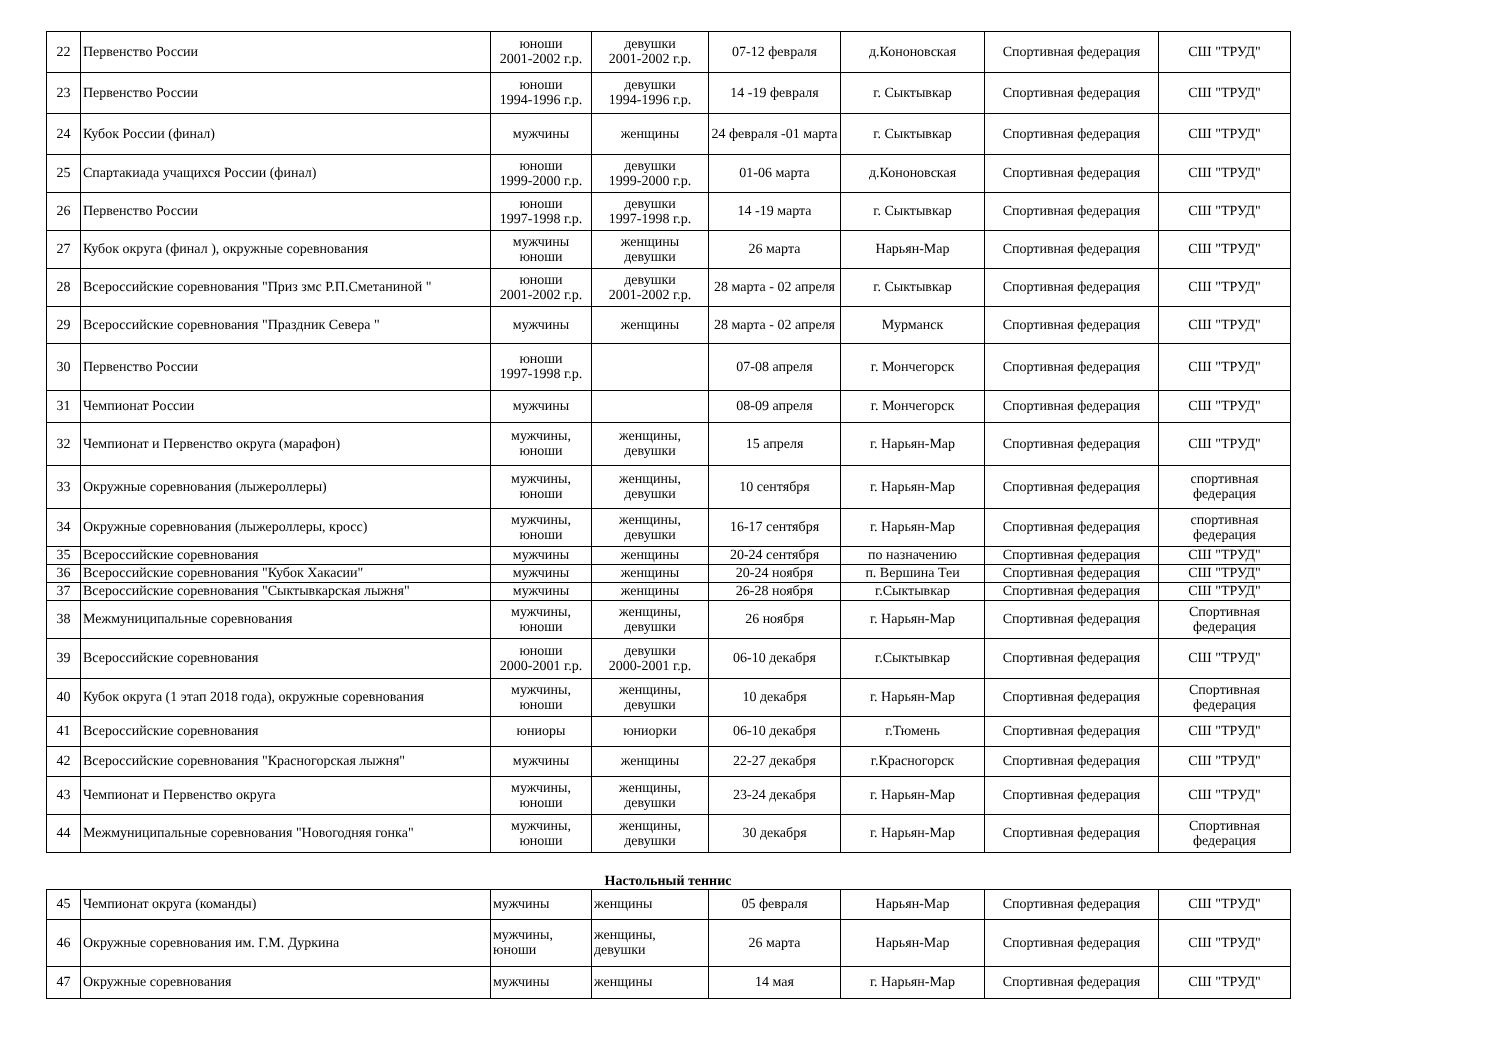| 22 | Первенство России | юноши 2001-2002 г.р. | девушки 2001-2002 г.р. | 07-12 февраля | д.Кононовская | Спортивная федерация | СШ "ТРУД" |
| 23 | Первенство России | юноши 1994-1996 г.р. | девушки 1994-1996 г.р. | 14 -19 февраля | г. Сыктывкар | Спортивная федерация | СШ "ТРУД" |
| 24 | Кубок России (финал) | мужчины | женщины | 24 февраля -01 марта | г. Сыктывкар | Спортивная федерация | СШ "ТРУД" |
| 25 | Спартакиада учащихся России (финал) | юноши 1999-2000 г.р. | девушки 1999-2000 г.р. | 01-06 марта | д.Кононовская | Спортивная федерация | СШ "ТРУД" |
| 26 | Первенство России | юноши 1997-1998 г.р. | девушки 1997-1998 г.р. | 14 -19 марта | г. Сыктывкар | Спортивная федерация | СШ "ТРУД" |
| 27 | Кубок округа (финал ), окружные соревнования | мужчины юноши | женщины девушки | 26 марта | Нарьян-Мар | Спортивная федерация | СШ "ТРУД" |
| 28 | Всероссийские соревнования "Приз змс Р.П.Сметаниной " | юноши 2001-2002 г.р. | девушки 2001-2002 г.р. | 28 марта - 02 апреля | г. Сыктывкар | Спортивная федерация | СШ "ТРУД" |
| 29 | Всероссийские соревнования "Праздник Севера " | мужчины | женщины | 28 марта - 02 апреля | Мурманск | Спортивная федерация | СШ "ТРУД" |
| 30 | Первенство России | юноши 1997-1998 г.р. | | 07-08 апреля | г. Мончегорск | Спортивная федерация | СШ "ТРУД" |
| 31 | Чемпионат России | мужчины | | 08-09 апреля | г. Мончегорск | Спортивная федерация | СШ "ТРУД" |
| 32 | Чемпионат и Первенство округа (марафон) | мужчины, юноши | женщины, девушки | 15 апреля | г. Нарьян-Мар | Спортивная федерация | СШ "ТРУД" |
| 33 | Окружные соревнования (лыжероллеры) | мужчины, юноши | женщины, девушки | 10 сентября | г. Нарьян-Мар | Спортивная федерация | спортивная федерация |
| 34 | Окружные соревнования (лыжероллеры, кросс) | мужчины, юноши | женщины, девушки | 16-17 сентября | г. Нарьян-Мар | Спортивная федерация | спортивная федерация |
| 35 | Всероссийские соревнования | мужчины | женщины | 20-24 сентября | по назначению | Спортивная федерация | СШ "ТРУД" |
| 36 | Всероссийские соревнования "Кубок Хакасии" | мужчины | женщины | 20-24 ноября | п. Вершина Теи | Спортивная федерация | СШ "ТРУД" |
| 37 | Всероссийские соревнования "Сыктывкарская лыжня" | мужчины | женщины | 26-28 ноября | г.Сыктывкар | Спортивная федерация | СШ "ТРУД" |
| 38 | Межмуниципальные соревнования | мужчины, юноши | женщины, девушки | 26 ноября | г. Нарьян-Мар | Спортивная федерация | Спортивная федерация |
| 39 | Всероссийские соревнования | юноши 2000-2001 г.р. | девушки 2000-2001 г.р. | 06-10 декабря | г.Сыктывкар | Спортивная федерация | СШ "ТРУД" |
| 40 | Кубок округа (1 этап 2018 года), окружные соревнования | мужчины, юноши | женщины, девушки | 10 декабря | г. Нарьян-Мар | Спортивная федерация | Спортивная федерация |
| 41 | Всероссийские соревнования | юниоры | юниорки | 06-10 декабря | г.Тюмень | Спортивная федерация | СШ "ТРУД" |
| 42 | Всероссийские соревнования "Красногорская лыжня" | мужчины | женщины | 22-27 декабря | г.Красногорск | Спортивная федерация | СШ "ТРУД" |
| 43 | Чемпионат и Первенство округа | мужчины, юноши | женщины, девушки | 23-24 декабря | г. Нарьян-Мар | Спортивная федерация | СШ "ТРУД" |
| 44 | Межмуниципальные соревнования "Новогодняя гонка" | мужчины, юноши | женщины, девушки | 30 декабря | г. Нарьян-Мар | Спортивная федерация | Спортивная федерация |
Настольный теннис
| 45 | Чемпионат округа (команды) | мужчины | женщины | 05 февраля | Нарьян-Мар | Спортивная федерация | СШ "ТРУД" |
| 46 | Окружные соревнования им. Г.М. Дуркина | мужчины, юноши | женщины, девушки | 26 марта | Нарьян-Мар | Спортивная федерация | СШ "ТРУД" |
| 47 | Окружные соревнования | мужчины | женщины | 14 мая | г. Нарьян-Мар | Спортивная федерация | СШ "ТРУД" |